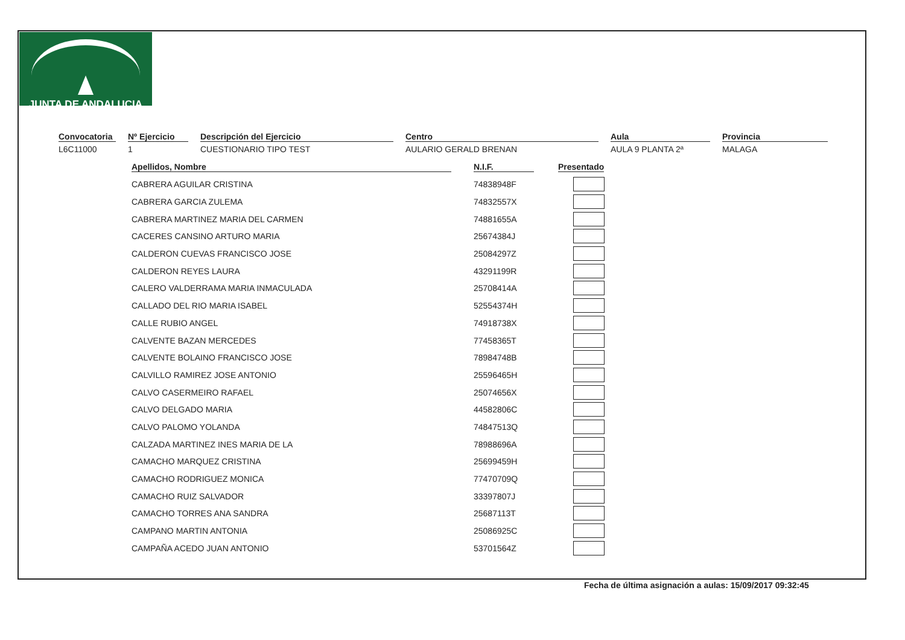JUNTA DE ANDALUCIA
Convocatoria
L6C11000
Nº Ejercicio
1
Descripción del Ejercicio
CUESTIONARIO TIPO TEST
Centro
AULARIO GERALD BRENAN
Aula
AULA 9 PLANTA 2ª
Provincia
MALAGA
| Apellidos, Nombre | N.I.F. | Presentado |
| --- | --- | --- |
| CABRERA AGUILAR CRISTINA | 74838948F | |
| CABRERA GARCIA ZULEMA | 74832557X | |
| CABRERA MARTINEZ MARIA DEL CARMEN | 74881655A | |
| CACERES CANSINO ARTURO MARIA | 25674384J | |
| CALDERON CUEVAS FRANCISCO JOSE | 25084297Z | |
| CALDERON REYES LAURA | 43291199R | |
| CALERO VALDERRAMA MARIA INMACULADA | 25708414A | |
| CALLADO DEL RIO MARIA ISABEL | 52554374H | |
| CALLE RUBIO ANGEL | 74918738X | |
| CALVENTE BAZAN MERCEDES | 77458365T | |
| CALVENTE BOLAINO FRANCISCO JOSE | 78984748B | |
| CALVILLO RAMIREZ JOSE ANTONIO | 25596465H | |
| CALVO CASERMEIRO RAFAEL | 25074656X | |
| CALVO DELGADO MARIA | 44582806C | |
| CALVO PALOMO YOLANDA | 74847513Q | |
| CALZADA MARTINEZ INES MARIA DE LA | 78988696A | |
| CAMACHO MARQUEZ CRISTINA | 25699459H | |
| CAMACHO RODRIGUEZ MONICA | 77470709Q | |
| CAMACHO RUIZ SALVADOR | 33397807J | |
| CAMACHO TORRES ANA SANDRA | 25687113T | |
| CAMPANO MARTIN ANTONIA | 25086925C | |
| CAMPAÑA ACEDO JUAN ANTONIO | 53701564Z | |
Fecha de última asignación a aulas: 15/09/2017 09:32:45